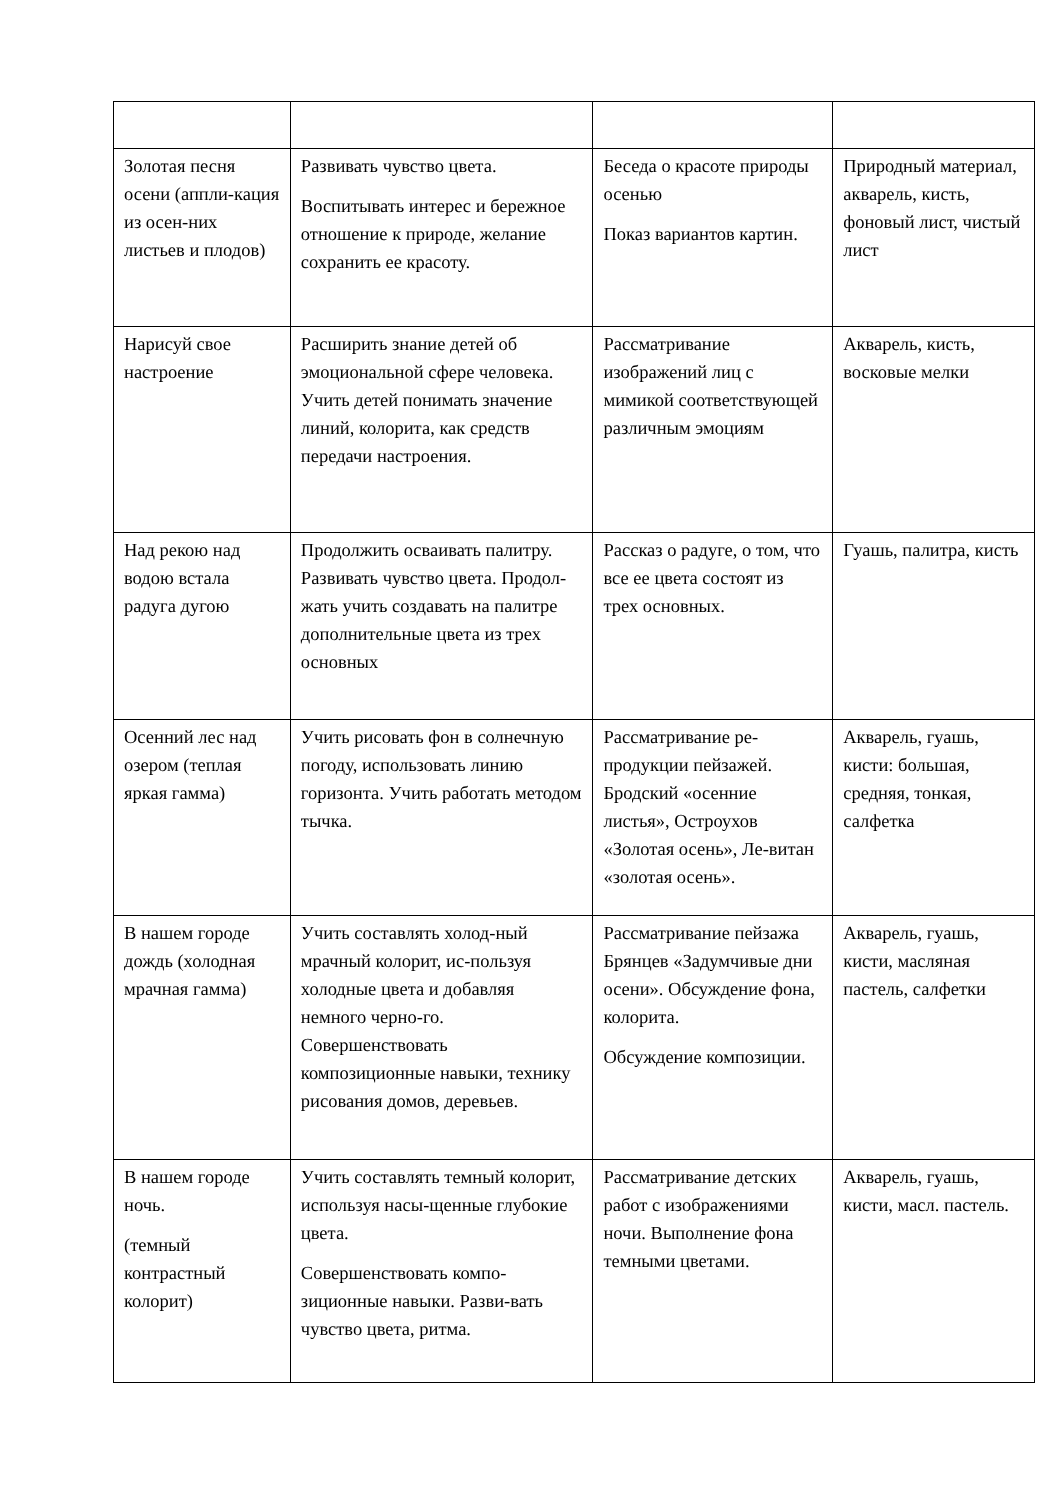| Золотая песня осени (аппли-кация из осен-них листьев и плодов) | Развивать чувство цвета. Воспитывать интерес и бережное отношение к природе, желание сохранить ее красоту. | Беседа о красоте природы осенью Показ вариантов картин. | Природный материал, акварель, кисть, фоновый лист, чистый лист |
| Нарисуй свое настроение | Расширить знание детей об эмоциональной сфере человека. Учить детей понимать значение линий, колорита, как средств передачи настроения. | Рассматривание изображений лиц с мимикой соответствующей различным эмоциям | Акварель, кисть, восковые мелки |
| Над рекою над водою встала радуга дугою | Продолжить осваивать палитру. Развивать чувство цвета. Продол-жать учить создавать на палитре дополнительные цвета из трех основных | Рассказ о радуге, о том, что все ее цвета состоят из трех основных. | Гуашь, палитра, кисть |
| Осенний лес над озером (теплая яркая гамма) | Учить рисовать фон в солнечную погоду, использовать линию горизонта. Учить работать методом тычка. | Рассматривание ре-продукции пейзажей. Бродский «осенние листья», Остроухов «Золотая осень», Ле-витан «золотая осень». | Акварель, гуашь, кисти: большая, средняя, тонкая, салфетка |
| В нашем городе дождь (холодная мрачная гамма) | Учить составлять холод-ный мрачный колорит, ис-пользуя холодные цвета и добавляя немного черно-го. Совершенствовать композиционные навыки, технику рисования домов, деревьев. | Рассматривание пейзажа Брянцев «Задумчивые дни осени». Обсуждение фона, колорита. Обсуждение композиции. | Акварель, гуашь, кисти, масляная пастель, салфетки |
| В нашем городе ночь. (темный контрастный колорит) | Учить составлять темный колорит, используя насы-щенные глубокие цвета. Совершенствовать компо-зиционные навыки. Разви-вать чувство цвета, ритма. | Рассматривание детских работ с изображениями ночи. Выполнение фона темными цветами. | Акварель, гуашь, кисти, масл. пастель. |